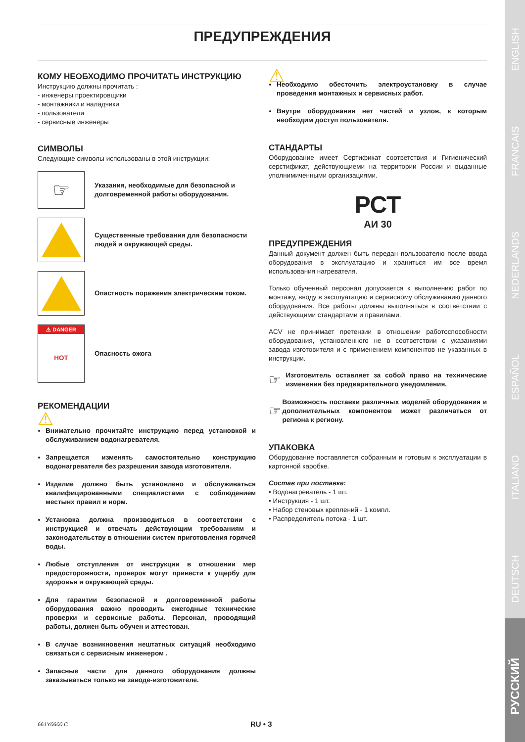ENGLISH
FRANCAIS
NEDERLANDS
ESPAÑOL
ITALIANO
DEUTSCH
РУССКИЙ
ПРЕДУПРЕЖДЕНИЯ
КОМУ НЕОБХОДИМО ПРОЧИТАТЬ ИНСТРУКЦИЮ
Инструкцию должны прочитать :
- инженеры проектировщики
- монтажники и наладчики
- пользователи
- сервисные инженеры
СИМВОЛЫ
Следующие символы использованы в этой инструкции:
☞
Указания, необходимые для безопасной и долговременной работы оборудования.
Существенные требования для безопасности людей и окружающей среды.
Опастность поражения электрическим током.
⚠ DANGER
HOT
Опасность ожога
РЕКОМЕНДАЦИИ
⚠
Внимательно прочитайте инструкцию перед установкой и обслуживанием водонагревателя.
Запрещается изменять самостоятельно конструкцию водонагревателя без разрешения завода изготовителя.
Изделие должно быть установлено и обслуживаться квалифицированными специалистами с соблюдением местынх правил и норм.
Установка должна производиться в соответствии с инструкцией и отвечать действующим требованиям и законодательству в отношении систем приготовления горячей воды.
Любые отступления от инструкции в отношении мер предосторожности, проверок могут привести к ущербу для здоровья и окружающей среды.
Для гарантии безопасной и долговременной работы оборудования важно проводить ежегодные технические проверки и сервисные работы. Персонал, проводящий работы, должен быть обучен и аттестован.
В случае возникновения нештатных ситуаций необходимо связаться с сервисным инженером .
Запасные части для данного оборудования должны заказываться только на заводе-изготовителе.
⚠
Необходимо обесточить электроустановку в случае проведения монтажных и сервисных работ.
Внутри оборудования нет частей и узлов, к которым необходим доступ пользователя.
СТАНДАРТЫ
Оборудование имеет Сертификат соответствия и Гигиенический серстификат, действующиеми на территории России и выданные уполнимиченными организациями.
РСТ
АИ 30
ПРЕДУПРЕЖДЕНИЯ
Данный документ должен быть передан пользователю после ввода оборудования в эксплуатацию и храниться им все время использования нагревателя.
Только обученный персонал допускается к выполнению работ по монтажу, вводу в эксплуатацию и сервисному обслуживанию данного оборудования. Все работы должны выполняться в соответствии с действующими стандартами и правилами.
ACV не принимает претензии в отношении работоспособности оборудования, установленного не в соответствии с указаниями завода изготовителя и с применением компонентов не указанных в инструкции.
☞ Изготовитель оставляет за собой право на технические изменения без предварительного уведомления.
☞ Возможность поставки различных моделей оборудования и дополнительных компонентов может различаться от региона к региону.
УПАКОВКА
Оборудование поставляется собранным и готовым к эксплуатации в картонной каробке.
Состав при поставке:
• Водонагреватель - 1 шт.
• Инструкция - 1 шт.
• Набор стеновых креплений - 1 компл.
• Распределитель потока - 1 шт.
661Y0600.C RU • 3